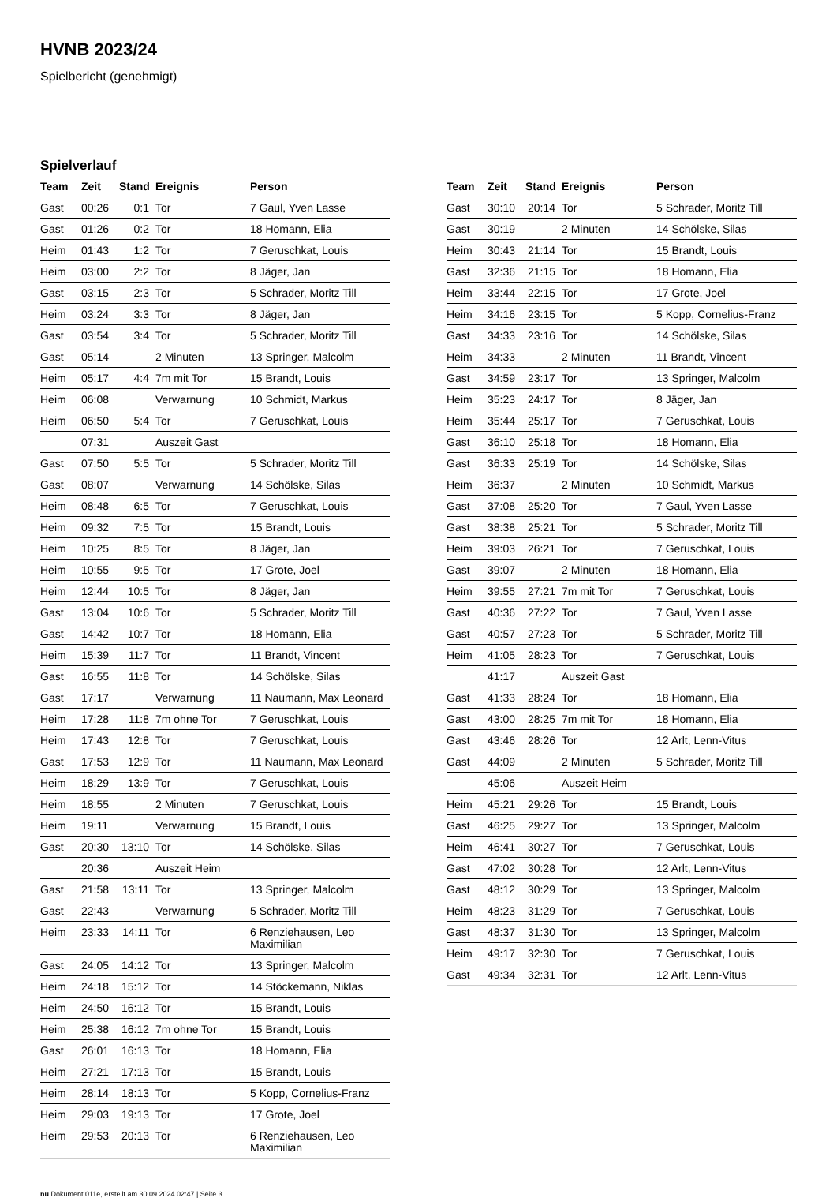HVNB 2023/24
Spielbericht (genehmigt)
Spielverlauf
| Team | Zeit | Stand | Ereignis | Person |
| --- | --- | --- | --- | --- |
| Gast | 00:26 | 0:1 | Tor | 7 Gaul, Yven Lasse |
| Gast | 01:26 | 0:2 | Tor | 18 Homann, Elia |
| Heim | 01:43 | 1:2 | Tor | 7 Geruschkat, Louis |
| Heim | 03:00 | 2:2 | Tor | 8 Jäger, Jan |
| Gast | 03:15 | 2:3 | Tor | 5 Schrader, Moritz Till |
| Heim | 03:24 | 3:3 | Tor | 8 Jäger, Jan |
| Gast | 03:54 | 3:4 | Tor | 5 Schrader, Moritz Till |
| Gast | 05:14 | | 2 Minuten | 13 Springer, Malcolm |
| Heim | 05:17 | 4:4 | 7m mit Tor | 15 Brandt, Louis |
| Heim | 06:08 | | Verwarnung | 10 Schmidt, Markus |
| Heim | 06:50 | 5:4 | Tor | 7 Geruschkat, Louis |
| | 07:31 | | Auszeit Gast | |
| Gast | 07:50 | 5:5 | Tor | 5 Schrader, Moritz Till |
| Gast | 08:07 | | Verwarnung | 14 Schölske, Silas |
| Heim | 08:48 | 6:5 | Tor | 7 Geruschkat, Louis |
| Heim | 09:32 | 7:5 | Tor | 15 Brandt, Louis |
| Heim | 10:25 | 8:5 | Tor | 8 Jäger, Jan |
| Heim | 10:55 | 9:5 | Tor | 17 Grote, Joel |
| Heim | 12:44 | 10:5 | Tor | 8 Jäger, Jan |
| Gast | 13:04 | 10:6 | Tor | 5 Schrader, Moritz Till |
| Gast | 14:42 | 10:7 | Tor | 18 Homann, Elia |
| Heim | 15:39 | 11:7 | Tor | 11 Brandt, Vincent |
| Gast | 16:55 | 11:8 | Tor | 14 Schölske, Silas |
| Gast | 17:17 | | Verwarnung | 11 Naumann, Max Leonard |
| Heim | 17:28 | 11:8 | 7m ohne Tor | 7 Geruschkat, Louis |
| Heim | 17:43 | 12:8 | Tor | 7 Geruschkat, Louis |
| Gast | 17:53 | 12:9 | Tor | 11 Naumann, Max Leonard |
| Heim | 18:29 | 13:9 | Tor | 7 Geruschkat, Louis |
| Heim | 18:55 | | 2 Minuten | 7 Geruschkat, Louis |
| Heim | 19:11 | | Verwarnung | 15 Brandt, Louis |
| Gast | 20:30 | 13:10 | Tor | 14 Schölske, Silas |
| | 20:36 | | Auszeit Heim | |
| Gast | 21:58 | 13:11 | Tor | 13 Springer, Malcolm |
| Gast | 22:43 | | Verwarnung | 5 Schrader, Moritz Till |
| Heim | 23:33 | 14:11 | Tor | 6 Renziehausen, Leo Maximilian |
| Gast | 24:05 | 14:12 | Tor | 13 Springer, Malcolm |
| Heim | 24:18 | 15:12 | Tor | 14 Stöckemann, Niklas |
| Heim | 24:50 | 16:12 | Tor | 15 Brandt, Louis |
| Heim | 25:38 | 16:12 | 7m ohne Tor | 15 Brandt, Louis |
| Gast | 26:01 | 16:13 | Tor | 18 Homann, Elia |
| Heim | 27:21 | 17:13 | Tor | 15 Brandt, Louis |
| Heim | 28:14 | 18:13 | Tor | 5 Kopp, Cornelius-Franz |
| Heim | 29:03 | 19:13 | Tor | 17 Grote, Joel |
| Heim | 29:53 | 20:13 | Tor | 6 Renziehausen, Leo Maximilian |
| Team | Zeit | Stand | Ereignis | Person |
| --- | --- | --- | --- | --- |
| Gast | 30:10 | 20:14 | Tor | 5 Schrader, Moritz Till |
| Gast | 30:19 | | 2 Minuten | 14 Schölske, Silas |
| Heim | 30:43 | 21:14 | Tor | 15 Brandt, Louis |
| Gast | 32:36 | 21:15 | Tor | 18 Homann, Elia |
| Heim | 33:44 | 22:15 | Tor | 17 Grote, Joel |
| Heim | 34:16 | 23:15 | Tor | 5 Kopp, Cornelius-Franz |
| Gast | 34:33 | 23:16 | Tor | 14 Schölske, Silas |
| Heim | 34:33 | | 2 Minuten | 11 Brandt, Vincent |
| Gast | 34:59 | 23:17 | Tor | 13 Springer, Malcolm |
| Heim | 35:23 | 24:17 | Tor | 8 Jäger, Jan |
| Heim | 35:44 | 25:17 | Tor | 7 Geruschkat, Louis |
| Gast | 36:10 | 25:18 | Tor | 18 Homann, Elia |
| Gast | 36:33 | 25:19 | Tor | 14 Schölske, Silas |
| Heim | 36:37 | | 2 Minuten | 10 Schmidt, Markus |
| Gast | 37:08 | 25:20 | Tor | 7 Gaul, Yven Lasse |
| Gast | 38:38 | 25:21 | Tor | 5 Schrader, Moritz Till |
| Heim | 39:03 | 26:21 | Tor | 7 Geruschkat, Louis |
| Gast | 39:07 | | 2 Minuten | 18 Homann, Elia |
| Heim | 39:55 | 27:21 | 7m mit Tor | 7 Geruschkat, Louis |
| Gast | 40:36 | 27:22 | Tor | 7 Gaul, Yven Lasse |
| Gast | 40:57 | 27:23 | Tor | 5 Schrader, Moritz Till |
| Heim | 41:05 | 28:23 | Tor | 7 Geruschkat, Louis |
| | 41:17 | | Auszeit Gast | |
| Gast | 41:33 | 28:24 | Tor | 18 Homann, Elia |
| Gast | 43:00 | 28:25 | 7m mit Tor | 18 Homann, Elia |
| Gast | 43:46 | 28:26 | Tor | 12 Arlt, Lenn-Vitus |
| Gast | 44:09 | | 2 Minuten | 5 Schrader, Moritz Till |
| | 45:06 | | Auszeit Heim | |
| Heim | 45:21 | 29:26 | Tor | 15 Brandt, Louis |
| Gast | 46:25 | 29:27 | Tor | 13 Springer, Malcolm |
| Heim | 46:41 | 30:27 | Tor | 7 Geruschkat, Louis |
| Gast | 47:02 | 30:28 | Tor | 12 Arlt, Lenn-Vitus |
| Gast | 48:12 | 30:29 | Tor | 13 Springer, Malcolm |
| Heim | 48:23 | 31:29 | Tor | 7 Geruschkat, Louis |
| Gast | 48:37 | 31:30 | Tor | 13 Springer, Malcolm |
| Heim | 49:17 | 32:30 | Tor | 7 Geruschkat, Louis |
| Gast | 49:34 | 32:31 | Tor | 12 Arlt, Lenn-Vitus |
nu.Dokument 011e, erstellt am 30.09.2024 02:47 | Seite 3